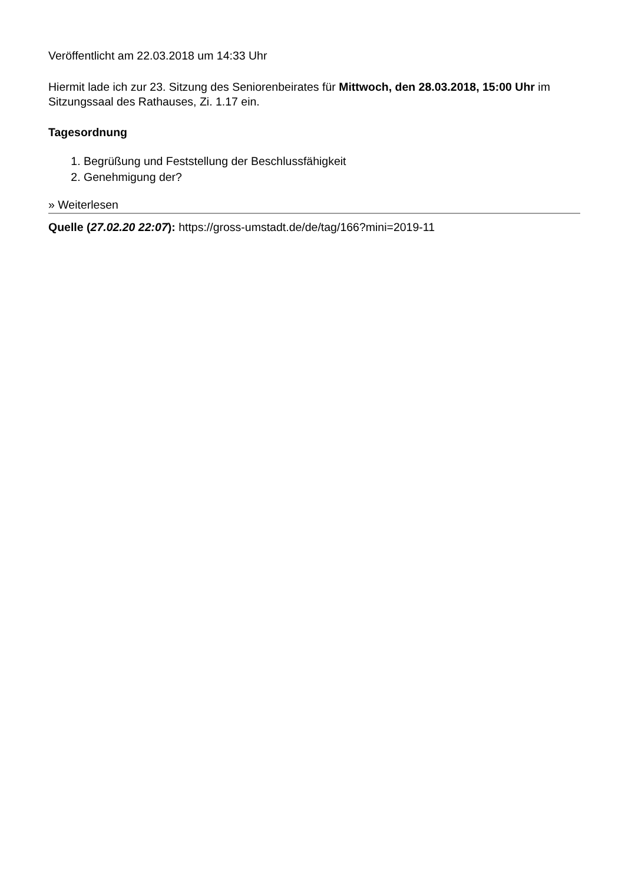Veröffentlicht am 22.03.2018 um 14:33 Uhr
Hiermit lade ich zur 23. Sitzung des Seniorenbeirates für Mittwoch, den 28.03.2018, 15:00 Uhr im Sitzungssaal des Rathauses, Zi. 1.17 ein.
Tagesordnung
1. Begrüßung und Feststellung der Beschlussfähigkeit
2. Genehmigung der?
» Weiterlesen
Quelle (27.02.20 22:07): https://gross-umstadt.de/de/tag/166?mini=2019-11